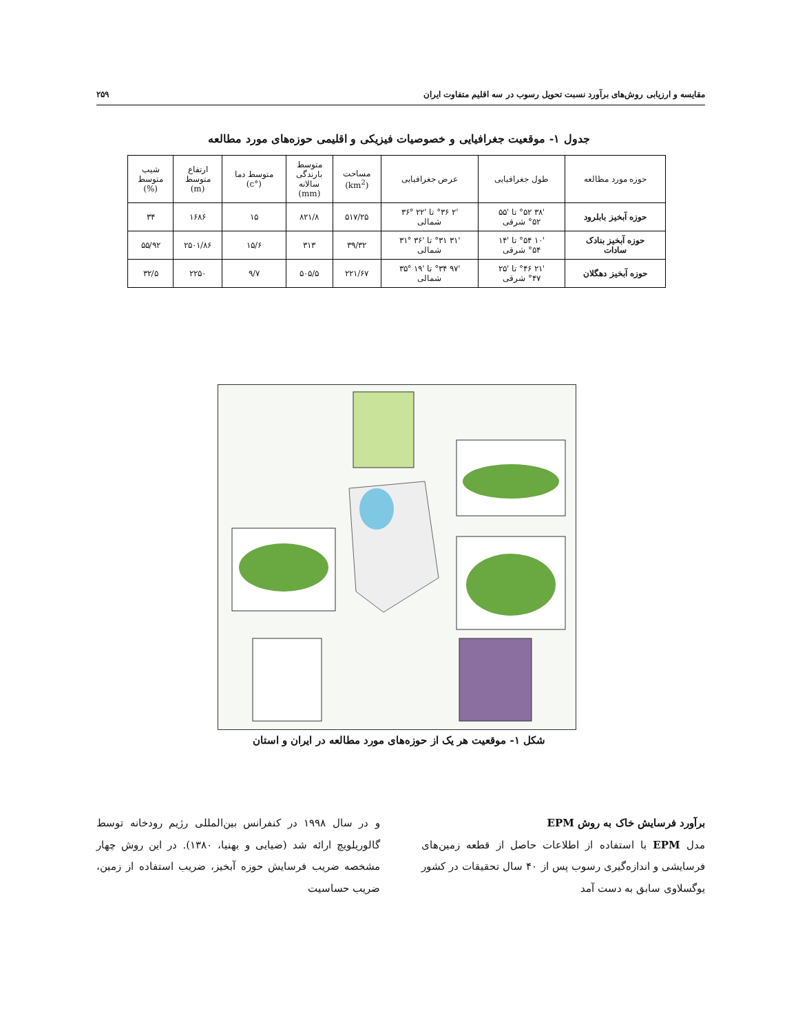مقایسه و ارزیابی روش‌های برآورد نسبت تحویل رسوب در سه اقلیم متفاوت ایران ۲۵۹
جدول ۱- موقعیت جغرافیایی و خصوصیات فیزیکی و اقلیمی حوزه‌های مورد مطالعه
| حوزه مورد مطالعه | طول جغرافیایی | عرض جغرافیایی | مساحت (km<sup>2</sup>) | متوسط بارندگی سالانه (mm) | متوسط دما (°c) | ارتفاع متوسط (m) | شیب متوسط (%) |
| --- | --- | --- | --- | --- | --- | --- | --- |
| حوزه آبخیز بابلرود | '۳۸ °۵۲ تا '۵۵ °۵۲ شرقی | '۲ °۳۶ تا '۲۲ °۳۶ شمالی | ۵۱۷/۲۵ | ۸۲۱/۸ | ۱۵ | ۱۶۸۶ | ۳۴ |
| حوزه آبخیز بنادک سادات | '۱۰ °۵۴ تا '۱۴ °۵۴ شرقی | '۳۱ °۳۱ تا '۳۶ °۳۱ شمالی | ۳۹/۳۲ | ۳۱۳ | ۱۵/۶ | ۲۵۰۱/۸۶ | ۵۵/۹۲ |
| حوزه آبخیز دهگلان | '۲۱ °۴۶ تا '۲۵ °۴۷ شرقی | '۹۷ °۳۴ تا '۱۹ °۳۵ شمالی | ۲۲۱/۶۷ | ۵۰۵/۵ | ۹/۷ | ۲۲۵۰ | ۳۲/۵ |
شکل ۱- موقعیت هر یک از حوزه‌های مورد مطالعه در ایران و استان
برآورد فرسایش خاک به روش EPM
مدل EPM با استفاده از اطلاعات حاصل از قطعه زمین‌های فرسایشی و اندازه‌گیری رسوب پس از ۴۰ سال تحقیقات در کشور یوگسلاوی سابق به دست آمد
و در سال ۱۹۹۸ در کنفرانس بین‌المللی رژیم رودخانه توسط گالوریلویچ ارائه شد (ضیایی و بهنیا، ۱۳۸۰). در این روش چهار مشخصه ضریب فرسایش حوزه آبخیز، ضریب استفاده از زمین، ضریب حساسیت